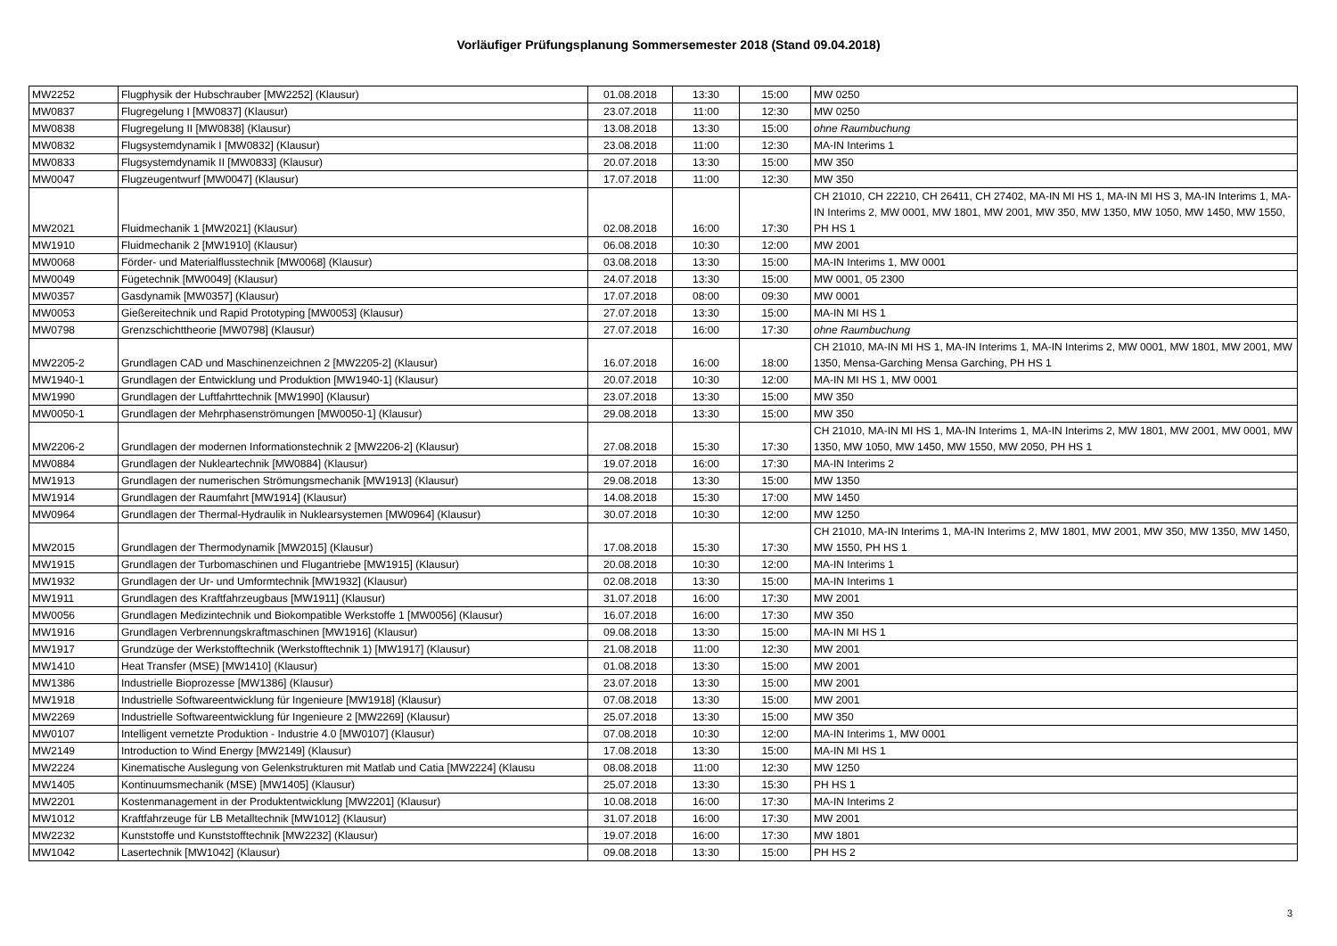Vorläufiger Prüfungsplanung Sommersemester 2018 (Stand 09.04.2018)
| MW2252 | Flugphysik der Hubschrauber [MW2252] (Klausur) | 01.08.2018 | 13:30 | 15:00 | MW 0250 |
| MW0837 | Flugregelung I [MW0837] (Klausur) | 23.07.2018 | 11:00 | 12:30 | MW 0250 |
| MW0838 | Flugregelung II [MW0838] (Klausur) | 13.08.2018 | 13:30 | 15:00 | ohne Raumbuchung |
| MW0832 | Flugsystemdynamik I [MW0832] (Klausur) | 23.08.2018 | 11:00 | 12:30 | MA-IN Interims 1 |
| MW0833 | Flugsystemdynamik II [MW0833] (Klausur) | 20.07.2018 | 13:30 | 15:00 | MW 350 |
| MW0047 | Flugzeugentwurf [MW0047] (Klausur) | 17.07.2018 | 11:00 | 12:30 | MW 350 |
| MW2021 | Fluidmechanik 1 [MW2021] (Klausur) | 02.08.2018 | 16:00 | 17:30 | CH 21010, CH 22210, CH 26411, CH 27402, MA-IN MI HS 1, MA-IN MI HS 3, MA-IN Interims 1, MA-IN Interims 2, MW 0001, MW 1801, MW 2001, MW 350, MW 1350, MW 1050, MW 1450, MW 1550, PH HS 1 |
| MW1910 | Fluidmechanik 2 [MW1910] (Klausur) | 06.08.2018 | 10:30 | 12:00 | MW 2001 |
| MW0068 | Förder- und Materialflusstechnik [MW0068] (Klausur) | 03.08.2018 | 13:30 | 15:00 | MA-IN Interims 1, MW 0001 |
| MW0049 | Fügetechnik [MW0049] (Klausur) | 24.07.2018 | 13:30 | 15:00 | MW 0001, 05 2300 |
| MW0357 | Gasdynamik [MW0357] (Klausur) | 17.07.2018 | 08:00 | 09:30 | MW 0001 |
| MW0053 | Gießereitechnik und Rapid Prototyping [MW0053] (Klausur) | 27.07.2018 | 13:30 | 15:00 | MA-IN MI HS 1 |
| MW0798 | Grenzschichttheorie [MW0798] (Klausur) | 27.07.2018 | 16:00 | 17:30 | ohne Raumbuchung |
| MW2205-2 | Grundlagen CAD und Maschinenzeichnen 2 [MW2205-2] (Klausur) | 16.07.2018 | 16:00 | 18:00 | CH 21010, MA-IN MI HS 1, MA-IN Interims 1, MA-IN Interims 2, MW 0001, MW 1801, MW 2001, MW 1350, Mensa-Garching Mensa Garching, PH HS 1 |
| MW1940-1 | Grundlagen der Entwicklung und Produktion [MW1940-1] (Klausur) | 20.07.2018 | 10:30 | 12:00 | MA-IN MI HS 1, MW 0001 |
| MW1990 | Grundlagen der Luftfahrttechnik [MW1990] (Klausur) | 23.07.2018 | 13:30 | 15:00 | MW 350 |
| MW0050-1 | Grundlagen der Mehrphasenströmungen [MW0050-1] (Klausur) | 29.08.2018 | 13:30 | 15:00 | MW 350 |
| MW2206-2 | Grundlagen der modernen Informationstechnik 2 [MW2206-2] (Klausur) | 27.08.2018 | 15:30 | 17:30 | CH 21010, MA-IN MI HS 1, MA-IN Interims 1, MA-IN Interims 2, MW 1801, MW 2001, MW 0001, MW 1350, MW 1050, MW 1450, MW 1550, MW 2050, PH HS 1 |
| MW0884 | Grundlagen der Nukleartechnik [MW0884] (Klausur) | 19.07.2018 | 16:00 | 17:30 | MA-IN Interims 2 |
| MW1913 | Grundlagen der numerischen Strömungsmechanik [MW1913] (Klausur) | 29.08.2018 | 13:30 | 15:00 | MW 1350 |
| MW1914 | Grundlagen der Raumfahrt [MW1914] (Klausur) | 14.08.2018 | 15:30 | 17:00 | MW 1450 |
| MW0964 | Grundlagen der Thermal-Hydraulik in Nuklearsystemen [MW0964] (Klausur) | 30.07.2018 | 10:30 | 12:00 | MW 1250 |
| MW2015 | Grundlagen der Thermodynamik [MW2015] (Klausur) | 17.08.2018 | 15:30 | 17:30 | CH 21010, MA-IN Interims 1, MA-IN Interims 2, MW 1801, MW 2001, MW 350, MW 1350, MW 1450, MW 1550, PH HS 1 |
| MW1915 | Grundlagen der Turbomaschinen und Flugantriebe [MW1915] (Klausur) | 20.08.2018 | 10:30 | 12:00 | MA-IN Interims 1 |
| MW1932 | Grundlagen der Ur- und Umformtechnik [MW1932] (Klausur) | 02.08.2018 | 13:30 | 15:00 | MA-IN Interims 1 |
| MW1911 | Grundlagen des Kraftfahrzeugbaus [MW1911] (Klausur) | 31.07.2018 | 16:00 | 17:30 | MW 2001 |
| MW0056 | Grundlagen Medizintechnik und Biokompatible Werkstoffe 1 [MW0056] (Klausur) | 16.07.2018 | 16:00 | 17:30 | MW 350 |
| MW1916 | Grundlagen Verbrennungskraftmaschinen [MW1916] (Klausur) | 09.08.2018 | 13:30 | 15:00 | MA-IN MI HS 1 |
| MW1917 | Grundzüge der Werkstofftechnik (Werkstofftechnik 1) [MW1917] (Klausur) | 21.08.2018 | 11:00 | 12:30 | MW 2001 |
| MW1410 | Heat Transfer (MSE) [MW1410] (Klausur) | 01.08.2018 | 13:30 | 15:00 | MW 2001 |
| MW1386 | Industrielle Bioprozesse [MW1386] (Klausur) | 23.07.2018 | 13:30 | 15:00 | MW 2001 |
| MW1918 | Industrielle Softwareentwicklung für Ingenieure [MW1918] (Klausur) | 07.08.2018 | 13:30 | 15:00 | MW 2001 |
| MW2269 | Industrielle Softwareentwicklung für Ingenieure 2 [MW2269] (Klausur) | 25.07.2018 | 13:30 | 15:00 | MW 350 |
| MW0107 | Intelligent vernetzte Produktion - Industrie 4.0 [MW0107] (Klausur) | 07.08.2018 | 10:30 | 12:00 | MA-IN Interims 1, MW 0001 |
| MW2149 | Introduction to Wind Energy [MW2149] (Klausur) | 17.08.2018 | 13:30 | 15:00 | MA-IN MI HS 1 |
| MW2224 | Kinematische Auslegung von Gelenkstrukturen mit Matlab und Catia [MW2224] (Klausu | 08.08.2018 | 11:00 | 12:30 | MW 1250 |
| MW1405 | Kontinuumsmechanik (MSE) [MW1405] (Klausur) | 25.07.2018 | 13:30 | 15:30 | PH HS 1 |
| MW2201 | Kostenmanagement in der Produktentwicklung [MW2201] (Klausur) | 10.08.2018 | 16:00 | 17:30 | MA-IN Interims 2 |
| MW1012 | Kraftfahrzeuge für LB Metalltechnik [MW1012] (Klausur) | 31.07.2018 | 16:00 | 17:30 | MW 2001 |
| MW2232 | Kunststoffe und Kunststofftechnik [MW2232] (Klausur) | 19.07.2018 | 16:00 | 17:30 | MW 1801 |
| MW1042 | Lasertechnik [MW1042] (Klausur) | 09.08.2018 | 13:30 | 15:00 | PH HS 2 |
3